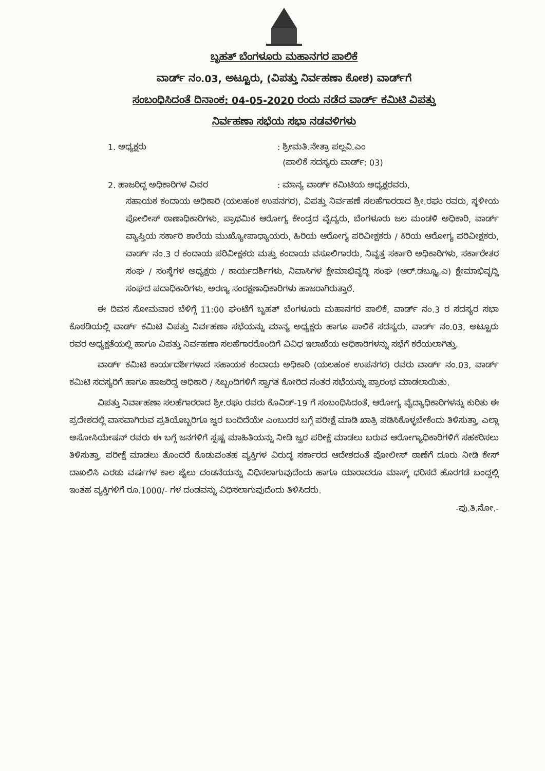ಬೃಹತ್ ಬೆಂಗಳೂರು ಮಹಾನಗರ ಪಾಲಿಕೆ
ವಾರ್ಡ್ ನಂ.03, ಅಟ್ಟೂರು, (ವಿಪತ್ತು ನಿರ್ವಹಣಾ ಕೋಶ) ವಾರ್ಡ್‌ಗೆ
ಸಂಬಂಧಿಸಿದಂತೆ ದಿನಾಂಕ: 04-05-2020 ರಂದು ನಡೆದ ವಾರ್ಡ್ ಕಮಿಟಿ ವಿಪತ್ತು
ನಿರ್ವಹಣಾ ಸಭೆಯ ಸಭಾ ನಡವಳಿಗಳು
1. ಅಧ್ಯಕ್ಷರು : ಶ್ರೀಮತಿ.ನೇತ್ರಾ ಪಲ್ಲವಿ.ಎಂ
(ಪಾಲಿಕೆ ಸದಸ್ಯರು ವಾರ್ಡ್: 03)
2. ಹಾಜರಿದ್ದ ಅಧಿಕಾರಿಗಳ ವಿವರ : ಮಾನ್ಯ ವಾರ್ಡ್ ಕಮಿಟಿಯ ಅಧ್ಯಕ್ಷರವರು,
ಸಹಾಯಕ ಕಂದಾಯ ಅಧಿಕಾರಿ (ಯಲಹಂಕ ಉಪನಗರ), ವಿಪತ್ತು ನಿರ್ವಹಣೆ ಸಲಹೆಗಾರರಾದ ಶ್ರೀ.ರಘು ರವರು, ಸ್ಥಳೀಯ ಪೋಲೀಸ್ ಠಾಣಾಧಿಕಾರಿಗಳು, ಪ್ರಾಥಮಿಕ ಆರೋಗ್ಯ ಕೇಂದ್ರದ ವೈದ್ಯರು, ಬೆಂಗಳೂರು ಜಲ ಮಂಡಳಿ ಅಧಿಕಾರಿ, ವಾರ್ಡ್ ವ್ಯಾಪ್ತಿಯ ಸರ್ಕಾರಿ ಶಾಲೆಯ ಮುಖ್ಯೋಪಾಧ್ಯಾಯರು, ಹಿರಿಯ ಆರೋಗ್ಯ ಪರಿವೀಕ್ಷಕರು / ಕಿರಿಯ ಆರೋಗ್ಯ ಪರಿವೀಕ್ಷಕರು, ವಾರ್ಡ್ ನಂ.3 ರ ಕಂದಾಯ ಪರಿವೀಕ್ಷಕರು ಮತ್ತು ಕಂದಾಯ ವಸೂಲಿಗಾರರು, ನಿವೃತ್ತ ಸರ್ಕಾರಿ ಅಧಿಕಾರಿಗಳು, ಸರ್ಕಾರೇತರ ಸಂಘ / ಸಂಸ್ಥೆಗಳ ಅಧ್ಯಕ್ಷರು / ಕಾರ್ಯದರ್ಶಿಗಳು, ನಿವಾಸಿಗಳ ಕ್ಷೇಮಾಭಿವೃದ್ಧಿ ಸಂಘ (ಆರ್.ಡಬ್ಲ್ಯೂ.ಎ) ಕ್ಷೇಮಾಭಿವೃದ್ಧಿ ಸಂಘದ ಪದಾಧಿಕಾರಿಗಳು, ಅರಣ್ಯ ಸಂರಕ್ಷಣಾಧಿಕಾರಿಗಳು ಹಾಜರಾಗಿರುತ್ತಾರೆ.
ಈ ದಿವಸ ಸೋಮವಾರ ಬೆಳಿಗ್ಗೆ 11:00 ಘಂಟೆಗೆ ಬೃಹತ್ ಬೆಂಗಳೂರು ಮಹಾನಗರ ಪಾಲಿಕೆ, ವಾರ್ಡ್ ನಂ.3 ರ ಸದಸ್ಯರ ಸಭಾ ಕೊಠಡಿಯಲ್ಲಿ ವಾರ್ಡ್ ಕಮಿಟಿ ವಿಪತ್ತು ನಿರ್ವಹಣಾ ಸಭೆಯನ್ನು ಮಾನ್ಯ ಅಧ್ಯಕ್ಷರು ಹಾಗೂ ಪಾಲಿಕೆ ಸದಸ್ಯರು, ವಾರ್ಡ್ ನಂ.03, ಅಟ್ಟೂರು ರವರ ಅಧ್ಯಕ್ಷತೆಯಲ್ಲಿ ಹಾಗೂ ವಿಪತ್ತು ನಿರ್ವಹಣಾ ಸಲಹೆಗಾರರೊಂದಿಗೆ ವಿವಿಧ ಇಲಾಖೆಯ ಅಧಿಕಾರಿಗಳನ್ನು ಸಭೆಗೆ ಕರೆಯಲಾಗಿತ್ತು.
ವಾರ್ಡ್ ಕಮಿಟಿ ಕಾರ್ಯದರ್ಶಿಗಳಾದ ಸಹಾಯಕ ಕಂದಾಯ ಅಧಿಕಾರಿ (ಯಲಹಂಕ ಉಪನಗರ) ರವರು ವಾರ್ಡ್ ನಂ.03, ವಾರ್ಡ್ ಕಮಿಟಿ ಸದಸ್ಯರಿಗೆ ಹಾಗೂ ಹಾಜರಿದ್ದ ಅಧಿಕಾರಿ / ಸಿಬ್ಬಂದಿಗಳಿಗೆ ಸ್ವಾಗತ ಕೋರಿದ ನಂತರ ಸಭೆಯನ್ನು ಪ್ರಾರಂಭ ಮಾಡಲಾಯಿತು.
ವಿಪತ್ತು ನಿರ್ವಾಹಣಾ ಸಲಹೆಗಾರರಾದ ಶ್ರೀ.ರಘು ರವರು ಕೊವಿಡ್-19 ಗೆ ಸಂಬಂಧಿಸಿದಂತೆ, ಆರೋಗ್ಯ ವೈದ್ಯಾಧಿಕಾರಿಗಳನ್ನು ಕುರಿತು ಈ ಪ್ರದೇಶದಲ್ಲಿ ವಾಸವಾಗಿರುವ ಪ್ರತಿಯೊಬ್ಬರಿಗೂ ಜ್ವರ ಬಂದಿದೆಯೇ ಎಂಬುದರ ಬಗ್ಗೆ ಪರೀಕ್ಷೆ ಮಾಡಿ ಖಾತ್ರಿ ಪಡಿಸಿಕೊಳ್ಳಬೇಕೆಂದು ತಿಳಿಸುತ್ತಾ, ಎಲ್ಲಾ ಅಸೋಸಿಯೇಷನ್ ರವರು ಈ ಬಗ್ಗೆ ಜನಗಳಿಗೆ ಸ್ಪಷ್ಟ ಮಾಹಿತಿಯನ್ನು ನೀಡಿ ಜ್ವರ ಪರೀಕ್ಷೆ ಮಾಡಲು ಬರುವ ಆರೋಗ್ಯಾಧಿಕಾರಿಗಳಿಗೆ ಸಹಕರಿಸಲು ತಿಳಿಸುತ್ತಾ, ಪರೀಕ್ಷೆ ಮಾಡಲು ತೊಂದರೆ ಕೊಡುವಂತಹ ವ್ಯಕ್ತಿಗಳ ವಿರುದ್ಧ ಸರ್ಕಾರದ ಆದೇಶದಂತೆ ಪೋಲೀಸ್ ಠಾಣೆಗೆ ದೂರು ನೀಡಿ ಕೇಸ್ ದಾಖಲಿಸಿ ಎರಡು ವರ್ಷಗಳ ಕಾಲ ಜೈಲು ದಂಡನೆಯನ್ನು ವಿಧಿಸಲಾಗುವುದೆಂದು ಹಾಗೂ ಯಾರಾದರೂ ಮಾಸ್ಕ್ ಧರಿಸದೆ ಹೊರಗಡೆ ಬಂದ್ದಲ್ಲಿ ಇಂತಹ ವ್ಯಕ್ತಿಗಳಿಗೆ ರೂ.1000/- ಗಳ ದಂಡವನ್ನು ವಿಧಿಸಲಾಗುವುದೆಂದು ತಿಳಿಸಿದರು.
-ಪು.ತಿ.ನೋ.-